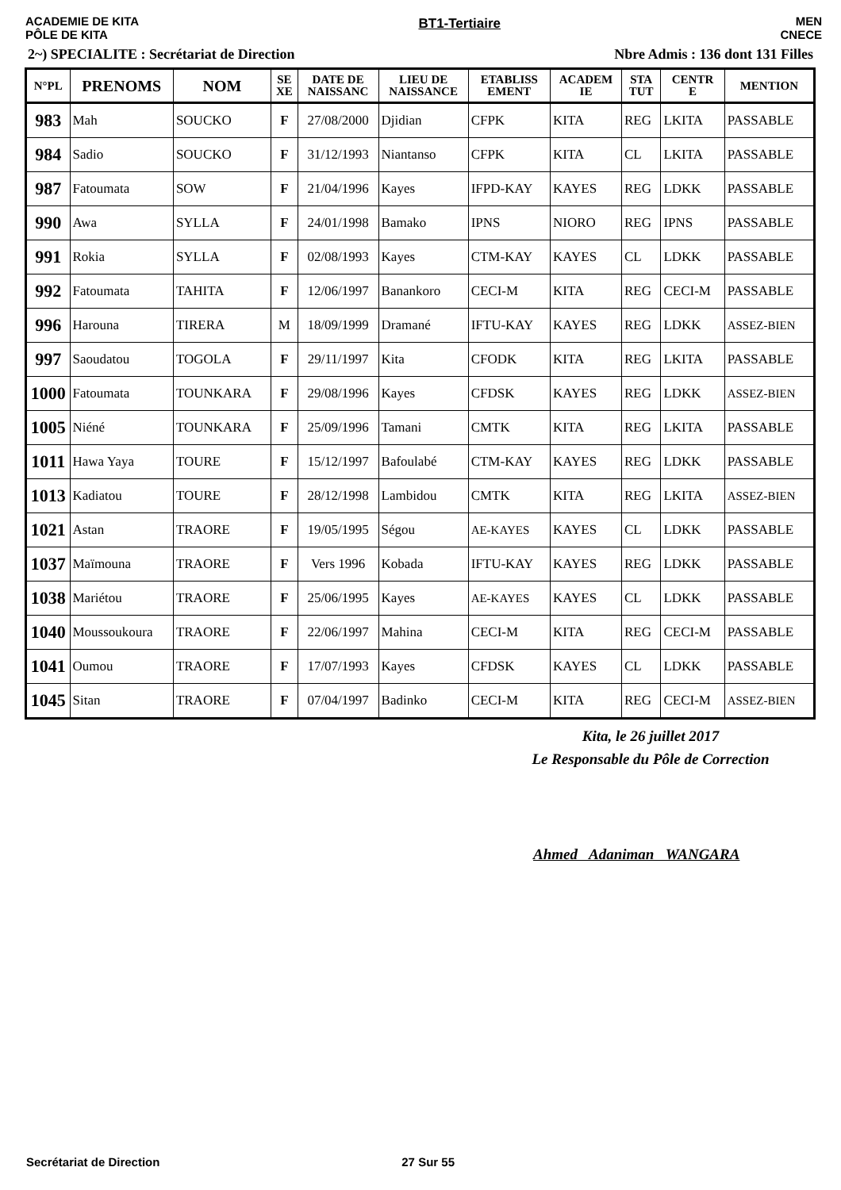ACADEMIE DE KITA
PÔLE DE KITA
BT1-Tertiaire MEN
CNECE
2~) SPECIALITE : Secrétariat de Direction
Nbre Admis : 136 dont 131 Filles
| N°PL | PRENOMS | NOM | SE XE | DATE DE NAISSANC | LIEU DE NAISSANCE | ETABLISS EMENT | ACADEM IE | STA TUT | CENTR E | MENTION |
| --- | --- | --- | --- | --- | --- | --- | --- | --- | --- | --- |
| 983 | Mah | SOUCKO | F | 27/08/2000 | Djidian | CFPK | KITA | REG | LKITA | PASSABLE |
| 984 | Sadio | SOUCKO | F | 31/12/1993 | Niantanso | CFPK | KITA | CL | LKITA | PASSABLE |
| 987 | Fatoumata | SOW | F | 21/04/1996 | Kayes | IFPD-KAY | KAYES | REG | LDKK | PASSABLE |
| 990 | Awa | SYLLA | F | 24/01/1998 | Bamako | IPNS | NIORO | REG | IPNS | PASSABLE |
| 991 | Rokia | SYLLA | F | 02/08/1993 | Kayes | CTM-KAY | KAYES | CL | LDKK | PASSABLE |
| 992 | Fatoumata | TAHITA | F | 12/06/1997 | Banankoro | CECI-M | KITA | REG | CECI-M | PASSABLE |
| 996 | Harouna | TIRERA | M | 18/09/1999 | Dramané | IFTU-KAY | KAYES | REG | LDKK | ASSEZ-BIEN |
| 997 | Saoudatou | TOGOLA | F | 29/11/1997 | Kita | CFODK | KITA | REG | LKITA | PASSABLE |
| 1000 | Fatoumata | TOUNKARA | F | 29/08/1996 | Kayes | CFDSK | KAYES | REG | LDKK | ASSEZ-BIEN |
| 1005 | Niéné | TOUNKARA | F | 25/09/1996 | Tamani | CMTK | KITA | REG | LKITA | PASSABLE |
| 1011 | Hawa Yaya | TOURE | F | 15/12/1997 | Bafoulabé | CTM-KAY | KAYES | REG | LDKK | PASSABLE |
| 1013 | Kadiatou | TOURE | F | 28/12/1998 | Lambidou | CMTK | KITA | REG | LKITA | ASSEZ-BIEN |
| 1021 | Astan | TRAORE | F | 19/05/1995 | Ségou | AE-KAYES | KAYES | CL | LDKK | PASSABLE |
| 1037 | Maïmouna | TRAORE | F | Vers 1996 | Kobada | IFTU-KAY | KAYES | REG | LDKK | PASSABLE |
| 1038 | Mariétou | TRAORE | F | 25/06/1995 | Kayes | AE-KAYES | KAYES | CL | LDKK | PASSABLE |
| 1040 | Moussoukoura | TRAORE | F | 22/06/1997 | Mahina | CECI-M | KITA | REG | CECI-M | PASSABLE |
| 1041 | Oumou | TRAORE | F | 17/07/1993 | Kayes | CFDSK | KAYES | CL | LDKK | PASSABLE |
| 1045 | Sitan | TRAORE | F | 07/04/1997 | Badinko | CECI-M | KITA | REG | CECI-M | ASSEZ-BIEN |
Kita, le 26 juillet 2017
Le Responsable du Pôle de Correction
Ahmed Adaniman WANGARA
Secrétariat de Direction 27 Sur 55